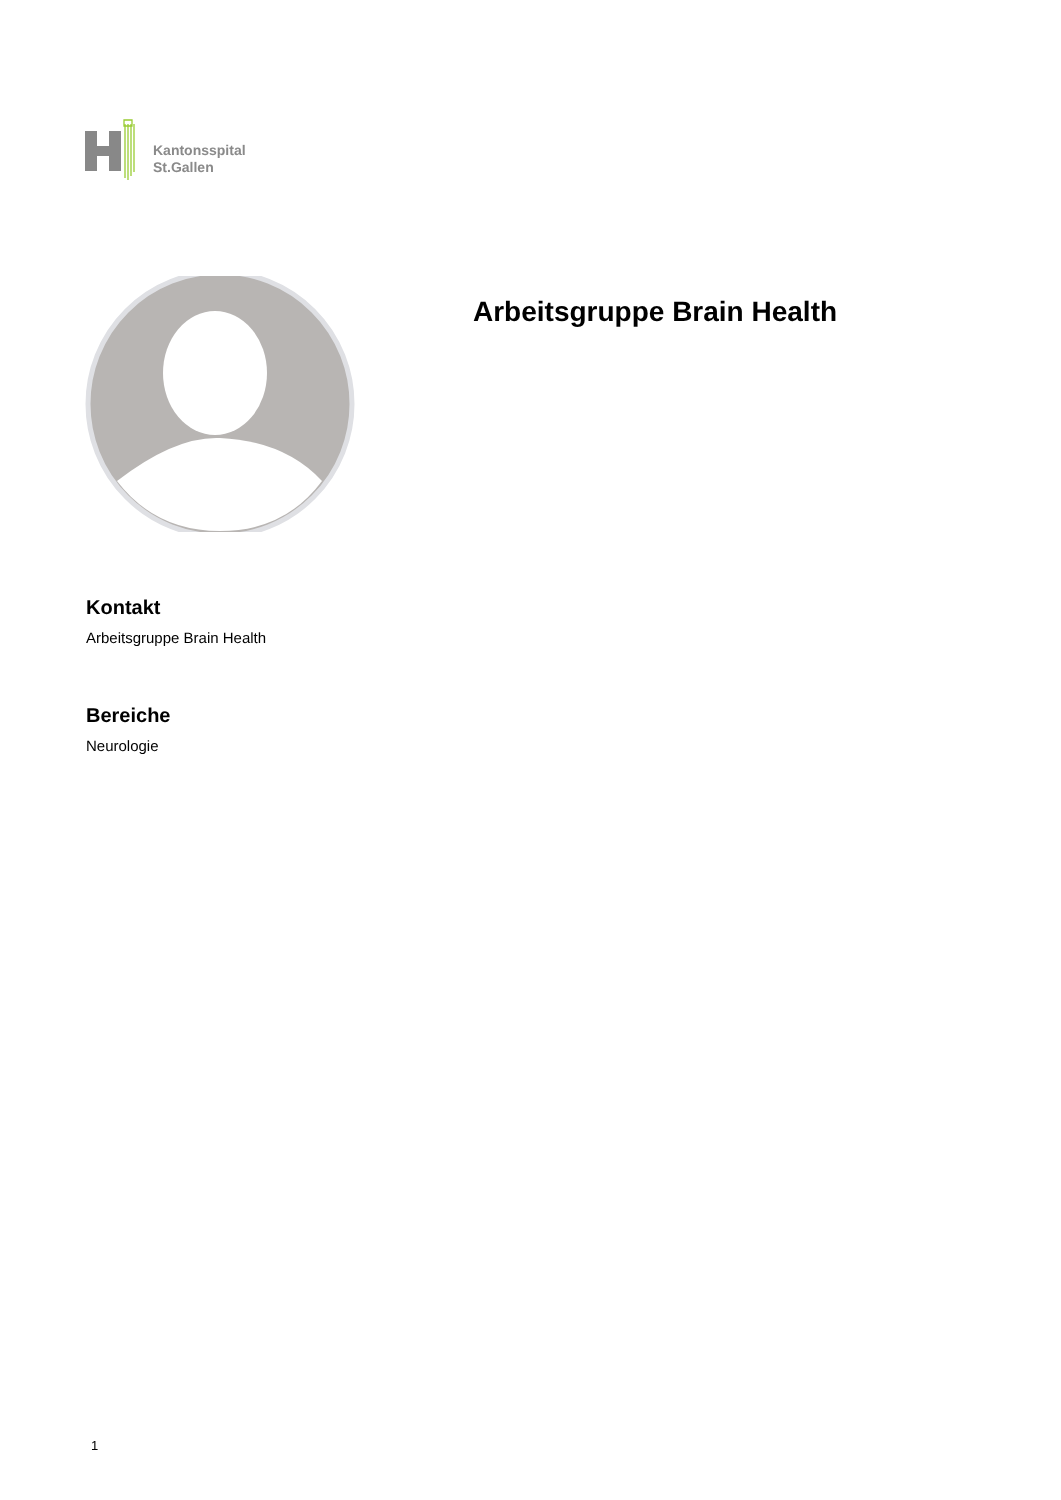Kantonsspital
St.Gallen
Arbeitsgruppe Brain Health
Kontakt
Arbeitsgruppe Brain Health
Bereiche
Neurologie
1